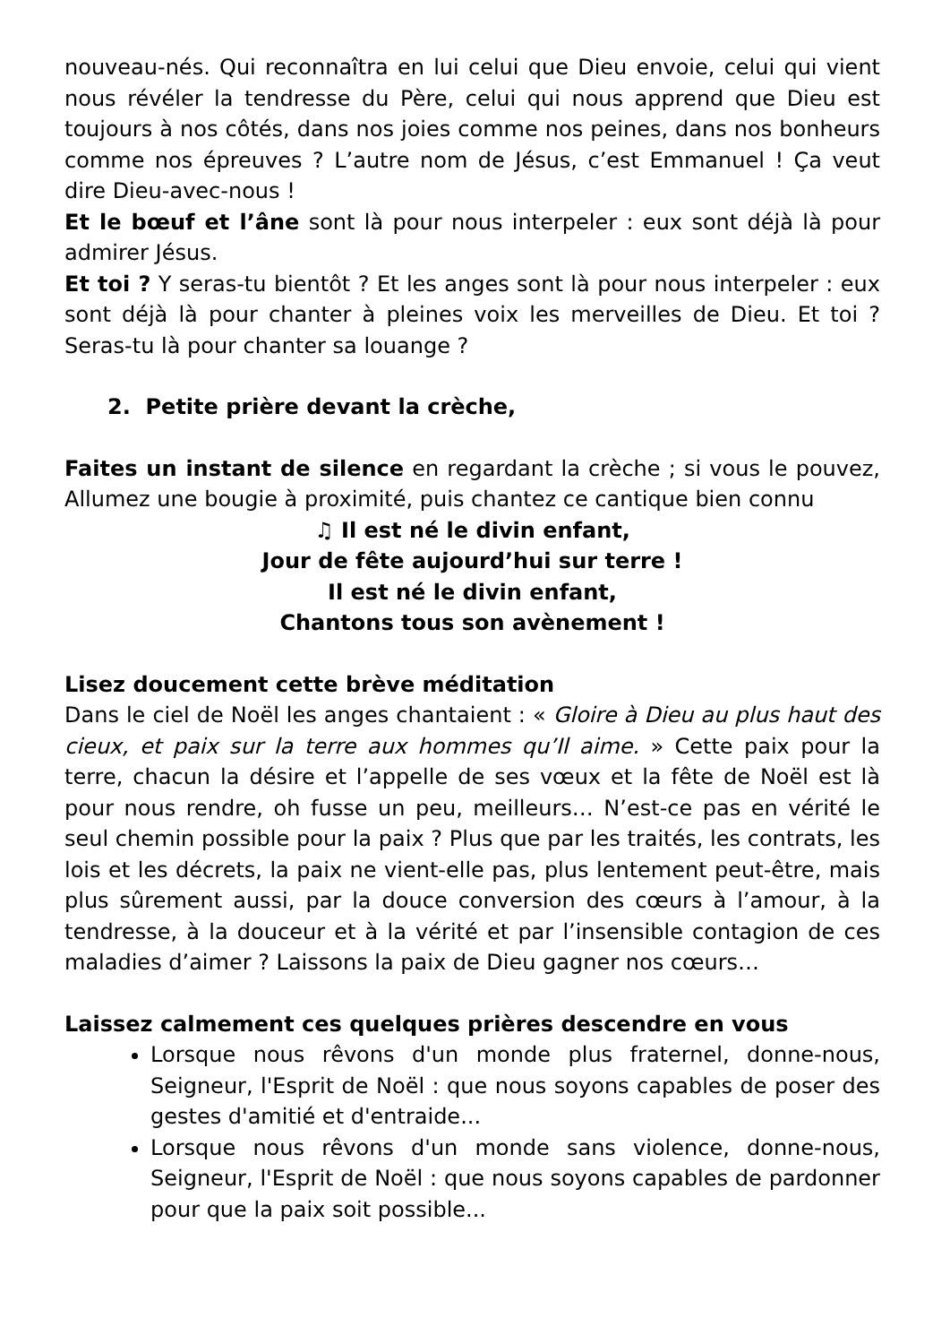nouveau-nés. Qui reconnaîtra en lui celui que Dieu envoie, celui qui vient nous révéler la tendresse du Père, celui qui nous apprend que Dieu est toujours à nos côtés, dans nos joies comme nos peines, dans nos bonheurs comme nos épreuves ? L’autre nom de Jésus, c’est Emmanuel ! Ça veut dire Dieu-avec-nous !
Et le bœuf et l’âne sont là pour nous interpeler : eux sont déjà là pour admirer Jésus.
Et toi ? Y seras-tu bientôt ? Et les anges sont là pour nous interpeler : eux sont déjà là pour chanter à pleines voix les merveilles de Dieu. Et toi ? Seras-tu là pour chanter sa louange ?
2. Petite prière devant la crèche,
Faites un instant de silence en regardant la crèche ; si vous le pouvez, Allumez une bougie à proximité, puis chantez ce cantique bien connu
♫ Il est né le divin enfant,
Jour de fête aujourd’hui sur terre !
Il est né le divin enfant,
Chantons tous son avènement !
Lisez doucement cette brève méditation
Dans le ciel de Noël les anges chantaient : « Gloire à Dieu au plus haut des cieux, et paix sur la terre aux hommes qu’Il aime. » Cette paix pour la terre, chacun la désire et l’appelle de ses vœux et la fête de Noël est là pour nous rendre, oh fusse un peu, meilleurs… N’est-ce pas en vérité le seul chemin possible pour la paix ? Plus que par les traités, les contrats, les lois et les décrets, la paix ne vient-elle pas, plus lentement peut-être, mais plus sûrement aussi, par la douce conversion des cœurs à l’amour, à la tendresse, à la douceur et à la vérité et par l’insensible contagion de ces maladies d’aimer ? Laissons la paix de Dieu gagner nos cœurs…
Laissez calmement ces quelques prières descendre en vous
Lorsque nous rêvons d'un monde plus fraternel, donne-nous, Seigneur, l'Esprit de Noël : que nous soyons capables de poser des gestes d'amitié et d'entraide...
Lorsque nous rêvons d'un monde sans violence, donne-nous, Seigneur, l'Esprit de Noël : que nous soyons capables de pardonner pour que la paix soit possible...